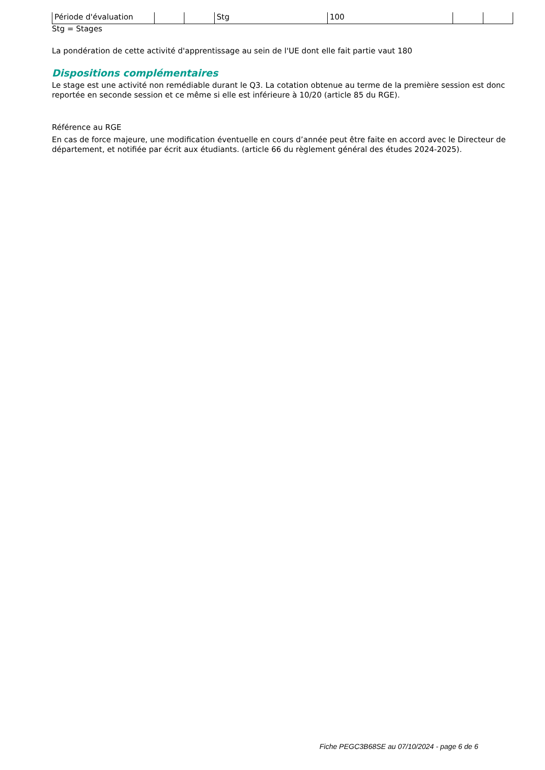| Période d'évaluation | | | Stg | 100 | | |
Stg = Stages
La pondération de cette activité d'apprentissage au sein de l'UE dont elle fait partie vaut 180
Dispositions complémentaires
Le stage est une activité non remédiable durant le Q3. La cotation obtenue au terme de la première session est donc reportée en seconde session et ce même si elle est inférieure à 10/20 (article 85 du RGE).
Référence au RGE
En cas de force majeure, une modification éventuelle en cours d’année peut être faite en accord avec le Directeur de département, et notifiée par écrit aux étudiants. (article 66 du règlement général des études 2024-2025).
Fiche PEGC3B68SE au 07/10/2024 - page 6 de 6